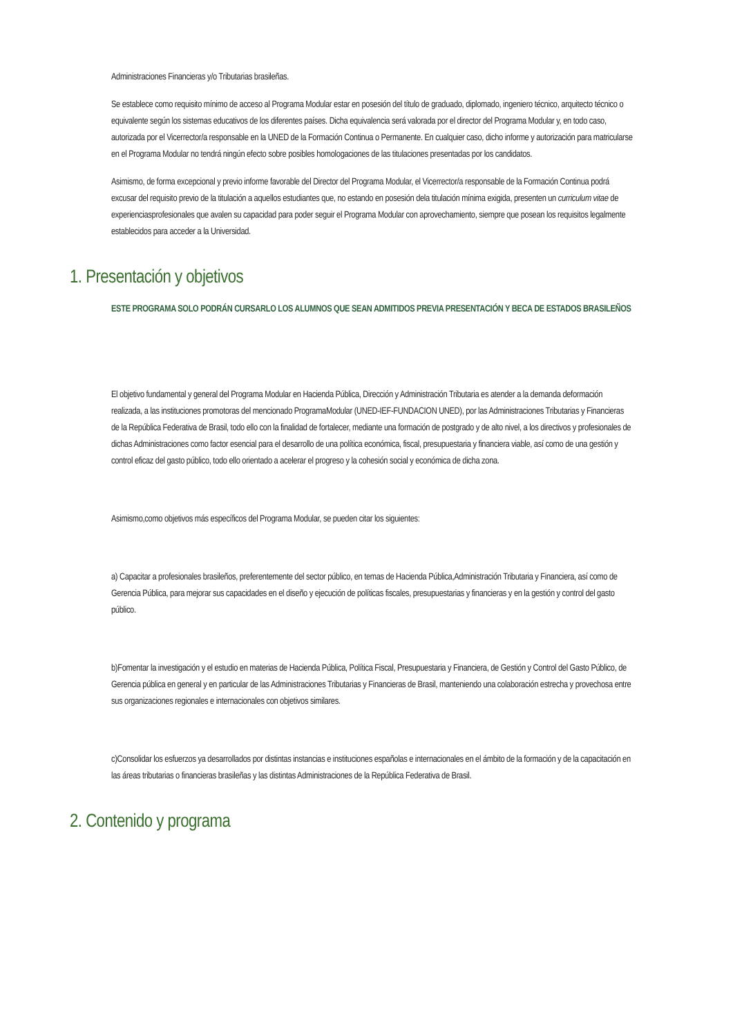Administraciones Financieras y/o Tributarias brasileñas.
Se establece como requisito mínimo de acceso al Programa Modular estar en posesión del título de graduado, diplomado, ingeniero técnico, arquitecto técnico o equivalente según los sistemas educativos de los diferentes países. Dicha equivalencia será valorada por el director del Programa Modular y, en todo caso, autorizada por el Vicerrector/a responsable en la UNED de la Formación Continua o Permanente. En cualquier caso, dicho informe y autorización para matricularse en el Programa Modular no tendrá ningún efecto sobre posibles homologaciones de las titulaciones presentadas por los candidatos.
Asimismo, de forma excepcional y previo informe favorable del Director del Programa Modular, el Vicerrector/a responsable de la Formación Continua podrá excusar del requisito previo de la titulación a aquellos estudiantes que, no estando en posesión dela titulación mínima exigida, presenten un curriculum vitae de experienciasprofesionales que avalen su capacidad para poder seguir el Programa Modular con aprovechamiento, siempre que posean los requisitos legalmente establecidos para acceder a la Universidad.
1. Presentación y objetivos
ESTE PROGRAMA SOLO PODRÁN CURSARLO LOS ALUMNOS QUE SEAN ADMITIDOS PREVIA PRESENTACIÓN Y BECA DE ESTADOS BRASILEÑOS
El objetivo fundamental y general del Programa Modular en Hacienda Pública, Dirección y Administración Tributaria es atender a la demanda deformación realizada, a las instituciones promotoras del mencionado ProgramaModular (UNED-IEF-FUNDACION UNED), por las Administraciones Tributarias y Financieras de la República Federativa de Brasil, todo ello con la finalidad de fortalecer, mediante una formación de postgrado y de alto nivel, a los directivos y profesionales de dichas Administraciones como factor esencial para el desarrollo de una política económica, fiscal, presupuestaria y financiera viable, así como de una gestión y control eficaz del gasto público, todo ello orientado a acelerar el progreso y la cohesión social y económica de dicha zona.
Asimismo,como objetivos más específicos del Programa Modular, se pueden citar los siguientes:
a) Capacitar a profesionales brasileños, preferentemente del sector público, en temas de Hacienda Pública,Administración Tributaria y Financiera, así como de Gerencia Pública, para mejorar sus capacidades en el diseño y ejecución de políticas fiscales, presupuestarias y financieras y en la gestión y control del gasto público.
b)Fomentar la investigación y el estudio en materias de Hacienda Pública, Política Fiscal, Presupuestaria y Financiera, de Gestión y Control del Gasto Público, de Gerencia pública en general y en particular de las Administraciones Tributarias y Financieras de Brasil, manteniendo una colaboración estrecha y provechosa entre sus organizaciones regionales e internacionales con objetivos similares.
c)Consolidar los esfuerzos ya desarrollados por distintas instancias e instituciones españolas e internacionales en el ámbito de la formación y de la capacitación en las áreas tributarias o financieras brasileñas y las distintas Administraciones de la República Federativa de Brasil.
2. Contenido y programa